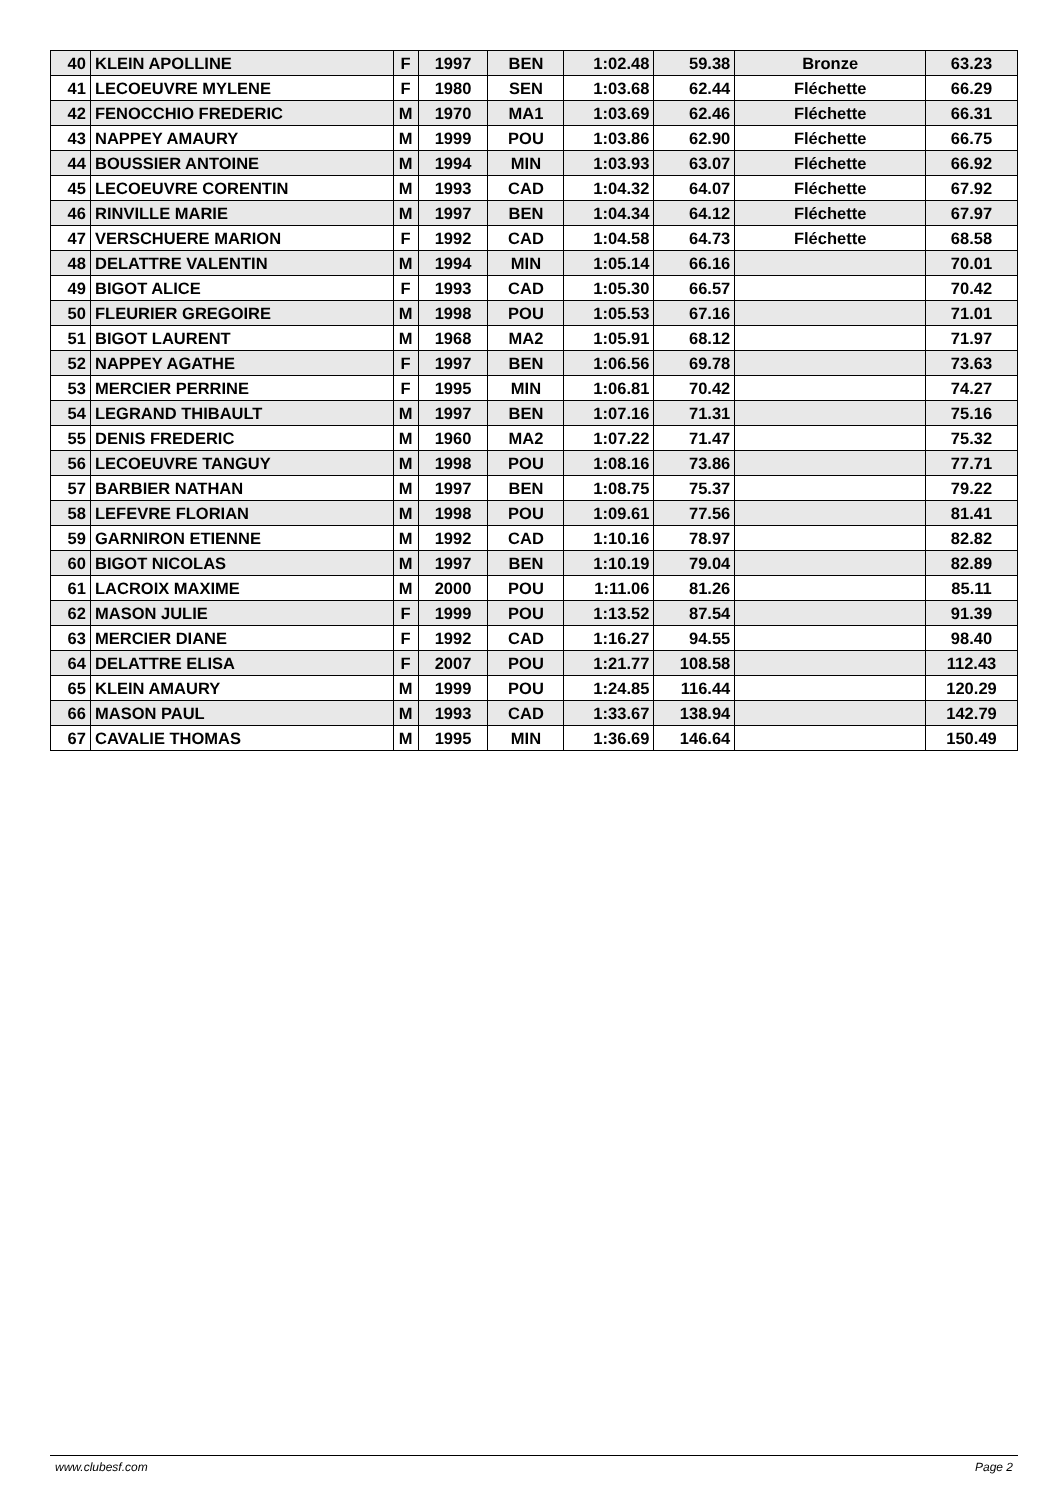| 40 | KLEIN APOLLINE | F | 1997 | BEN | 1:02.48 | 59.38 | Bronze | 63.23 |
| 41 | LECOEUVRE MYLENE | F | 1980 | SEN | 1:03.68 | 62.44 | Fléchette | 66.29 |
| 42 | FENOCCHIO FREDERIC | M | 1970 | MA1 | 1:03.69 | 62.46 | Fléchette | 66.31 |
| 43 | NAPPEY AMAURY | M | 1999 | POU | 1:03.86 | 62.90 | Fléchette | 66.75 |
| 44 | BOUSSIER ANTOINE | M | 1994 | MIN | 1:03.93 | 63.07 | Fléchette | 66.92 |
| 45 | LECOEUVRE CORENTIN | M | 1993 | CAD | 1:04.32 | 64.07 | Fléchette | 67.92 |
| 46 | RINVILLE MARIE | M | 1997 | BEN | 1:04.34 | 64.12 | Fléchette | 67.97 |
| 47 | VERSCHUERE MARION | F | 1992 | CAD | 1:04.58 | 64.73 | Fléchette | 68.58 |
| 48 | DELATTRE VALENTIN | M | 1994 | MIN | 1:05.14 | 66.16 | | 70.01 |
| 49 | BIGOT ALICE | F | 1993 | CAD | 1:05.30 | 66.57 | | 70.42 |
| 50 | FLEURIER GREGOIRE | M | 1998 | POU | 1:05.53 | 67.16 | | 71.01 |
| 51 | BIGOT LAURENT | M | 1968 | MA2 | 1:05.91 | 68.12 | | 71.97 |
| 52 | NAPPEY AGATHE | F | 1997 | BEN | 1:06.56 | 69.78 | | 73.63 |
| 53 | MERCIER PERRINE | F | 1995 | MIN | 1:06.81 | 70.42 | | 74.27 |
| 54 | LEGRAND THIBAULT | M | 1997 | BEN | 1:07.16 | 71.31 | | 75.16 |
| 55 | DENIS FREDERIC | M | 1960 | MA2 | 1:07.22 | 71.47 | | 75.32 |
| 56 | LECOEUVRE TANGUY | M | 1998 | POU | 1:08.16 | 73.86 | | 77.71 |
| 57 | BARBIER NATHAN | M | 1997 | BEN | 1:08.75 | 75.37 | | 79.22 |
| 58 | LEFEVRE FLORIAN | M | 1998 | POU | 1:09.61 | 77.56 | | 81.41 |
| 59 | GARNIRON ETIENNE | M | 1992 | CAD | 1:10.16 | 78.97 | | 82.82 |
| 60 | BIGOT NICOLAS | M | 1997 | BEN | 1:10.19 | 79.04 | | 82.89 |
| 61 | LACROIX MAXIME | M | 2000 | POU | 1:11.06 | 81.26 | | 85.11 |
| 62 | MASON JULIE | F | 1999 | POU | 1:13.52 | 87.54 | | 91.39 |
| 63 | MERCIER DIANE | F | 1992 | CAD | 1:16.27 | 94.55 | | 98.40 |
| 64 | DELATTRE ELISA | F | 2007 | POU | 1:21.77 | 108.58 | | 112.43 |
| 65 | KLEIN AMAURY | M | 1999 | POU | 1:24.85 | 116.44 | | 120.29 |
| 66 | MASON PAUL | M | 1993 | CAD | 1:33.67 | 138.94 | | 142.79 |
| 67 | CAVALIE THOMAS | M | 1995 | MIN | 1:36.69 | 146.64 | | 150.49 |
www.clubesf.com Page 2